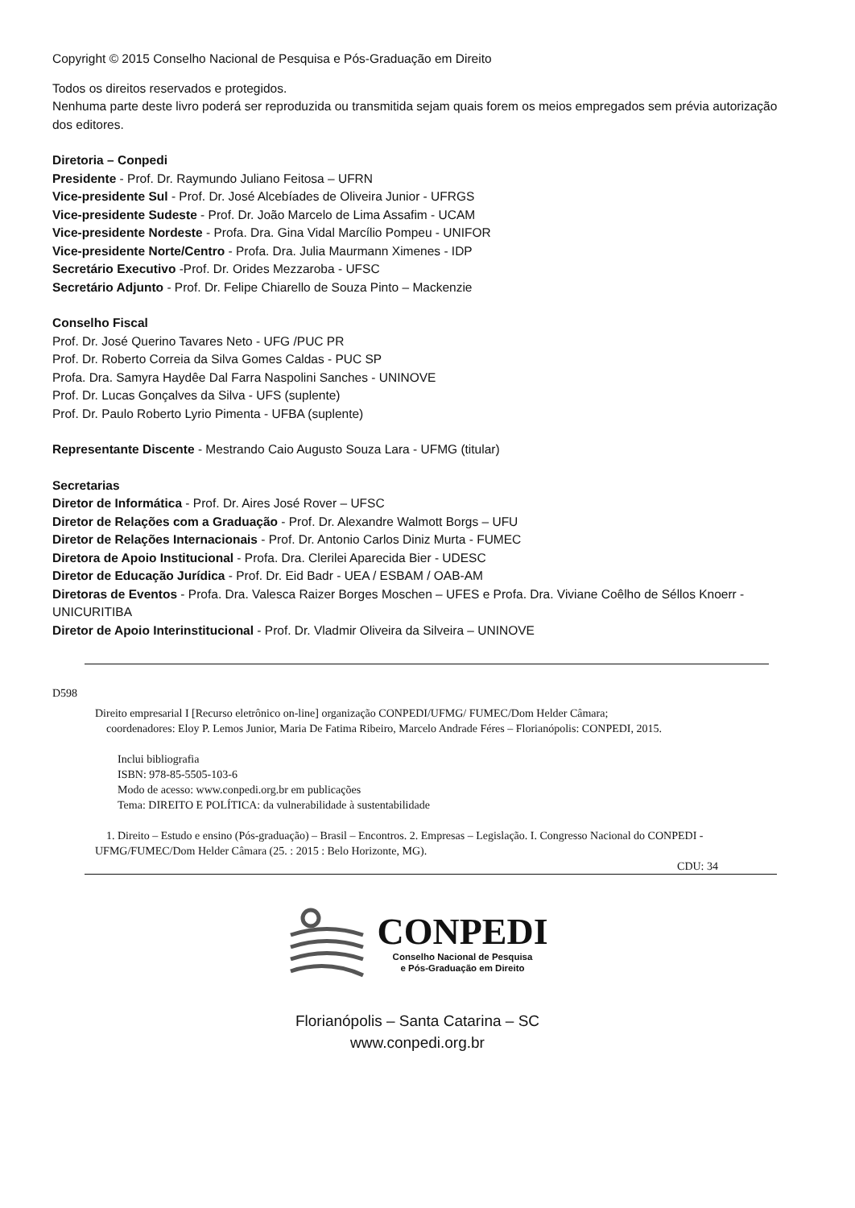Copyright © 2015 Conselho Nacional de Pesquisa e Pós-Graduação em Direito
Todos os direitos reservados e protegidos.
Nenhuma parte deste livro poderá ser reproduzida ou transmitida sejam quais forem os meios empregados sem prévia autorização dos editores.
Diretoria – Conpedi
Presidente - Prof. Dr. Raymundo Juliano Feitosa – UFRN
Vice-presidente Sul - Prof. Dr. José Alcebíades de Oliveira Junior - UFRGS
Vice-presidente Sudeste - Prof. Dr. João Marcelo de Lima Assafim - UCAM
Vice-presidente Nordeste - Profa. Dra. Gina Vidal Marcílio Pompeu - UNIFOR
Vice-presidente Norte/Centro - Profa. Dra. Julia Maurmann Ximenes - IDP
Secretário Executivo -Prof. Dr. Orides Mezzaroba - UFSC
Secretário Adjunto - Prof. Dr. Felipe Chiarello de Souza Pinto – Mackenzie
Conselho Fiscal
Prof. Dr. José Querino Tavares Neto - UFG /PUC PR
Prof. Dr. Roberto Correia da Silva Gomes Caldas - PUC SP
Profa. Dra. Samyra Haydêe Dal Farra Naspolini Sanches - UNINOVE
Prof. Dr. Lucas Gonçalves da Silva - UFS (suplente)
Prof. Dr. Paulo Roberto Lyrio Pimenta - UFBA (suplente)
Representante Discente - Mestrando Caio Augusto Souza Lara - UFMG (titular)
Secretarias
Diretor de Informática - Prof. Dr. Aires José Rover – UFSC
Diretor de Relações com a Graduação - Prof. Dr. Alexandre Walmott Borgs – UFU
Diretor de Relações Internacionais - Prof. Dr. Antonio Carlos Diniz Murta - FUMEC
Diretora de Apoio Institucional - Profa. Dra. Clerilei Aparecida Bier - UDESC
Diretor de Educação Jurídica - Prof. Dr. Eid Badr - UEA / ESBAM / OAB-AM
Diretoras de Eventos - Profa. Dra. Valesca Raizer Borges Moschen – UFES e Profa. Dra. Viviane Coêlho de Séllos Knoerr - UNICURITIBA
Diretor de Apoio Interinstitucional - Prof. Dr. Vladmir Oliveira da Silveira – UNINOVE
D598
Direito empresarial I [Recurso eletrônico on-line] organização CONPEDI/UFMG/ FUMEC/Dom Helder Câmara;
coordenadores: Eloy P. Lemos Junior, Maria De Fatima Ribeiro, Marcelo Andrade Féres – Florianópolis: CONPEDI, 2015.
Inclui bibliografia
ISBN: 978-85-5505-103-6
Modo de acesso: www.conpedi.org.br em publicações
Tema: DIREITO E POLÍTICA: da vulnerabilidade à sustentabilidade
1. Direito – Estudo e ensino (Pós-graduação) – Brasil – Encontros. 2. Empresas – Legislação. I. Congresso Nacional do CONPEDI - UFMG/FUMEC/Dom Helder Câmara (25. : 2015 : Belo Horizonte, MG).
CDU: 34
CONPEDI
Conselho Nacional de Pesquisa
e Pós-Graduação em Direito
Florianópolis – Santa Catarina – SC
www.conpedi.org.br